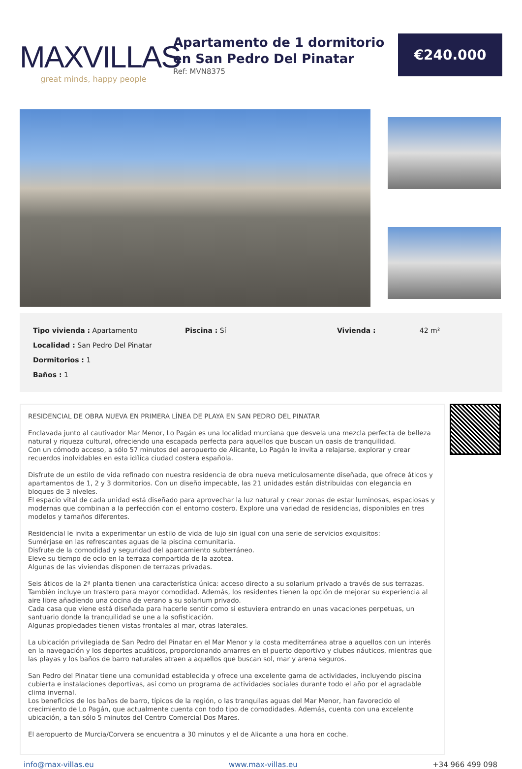MAXVILLAS
great minds, happy people
Apartamento de 1 dormitorio en San Pedro Del Pinatar
Ref: MVN8375
€240.000
| Tipo vivienda : Apartamento | Piscina : Sí | Vivienda : 42 m² |
| Localidad : San Pedro Del Pinatar | | |
| Dormitorios : 1 | | |
| Baños : 1 | | |
RESIDENCIAL DE OBRA NUEVA EN PRIMERA LÍNEA DE PLAYA EN SAN PEDRO DEL PINATAR
Enclavada junto al cautivador Mar Menor, Lo Pagán es una localidad murciana que desvela una mezcla perfecta de belleza natural y riqueza cultural, ofreciendo una escapada perfecta para aquellos que buscan un oasis de tranquilidad.
Con un cómodo acceso, a sólo 57 minutos del aeropuerto de Alicante, Lo Pagán le invita a relajarse, explorar y crear recuerdos inolvidables en esta idílica ciudad costera española.
Disfrute de un estilo de vida refinado con nuestra residencia de obra nueva meticulosamente diseñada, que ofrece áticos y apartamentos de 1, 2 y 3 dormitorios. Con un diseño impecable, las 21 unidades están distribuidas con elegancia en bloques de 3 niveles.
El espacio vital de cada unidad está diseñado para aprovechar la luz natural y crear zonas de estar luminosas, espaciosas y modernas que combinan a la perfección con el entorno costero. Explore una variedad de residencias, disponibles en tres modelos y tamaños diferentes.
Residencial le invita a experimentar un estilo de vida de lujo sin igual con una serie de servicios exquisitos:
Sumérjase en las refrescantes aguas de la piscina comunitaria.
Disfrute de la comodidad y seguridad del aparcamiento subterráneo.
Eleve su tiempo de ocio en la terraza compartida de la azotea.
Algunas de las viviendas disponen de terrazas privadas.
Seis áticos de la 2ª planta tienen una característica única: acceso directo a su solarium privado a través de sus terrazas.
También incluye un trastero para mayor comodidad. Además, los residentes tienen la opción de mejorar su experiencia al aire libre añadiendo una cocina de verano a su solarium privado.
Cada casa que viene está diseñada para hacerle sentir como si estuviera entrando en unas vacaciones perpetuas, un santuario donde la tranquilidad se une a la sofisticación.
Algunas propiedades tienen vistas frontales al mar, otras laterales.
La ubicación privilegiada de San Pedro del Pinatar en el Mar Menor y la costa mediterránea atrae a aquellos con un interés en la navegación y los deportes acuáticos, proporcionando amarres en el puerto deportivo y clubes náuticos, mientras que las playas y los baños de barro naturales atraen a aquellos que buscan sol, mar y arena seguros.
San Pedro del Pinatar tiene una comunidad establecida y ofrece una excelente gama de actividades, incluyendo piscina cubierta e instalaciones deportivas, así como un programa de actividades sociales durante todo el año por el agradable clima invernal.
Los beneficios de los baños de barro, típicos de la región, o las tranquilas aguas del Mar Menor, han favorecido el crecimiento de Lo Pagán, que actualmente cuenta con todo tipo de comodidades. Además, cuenta con una excelente ubicación, a tan sólo 5 minutos del Centro Comercial Dos Mares.
El aeropuerto de Murcia/Corvera se encuentra a 30 minutos y el de Alicante a una hora en coche.
info@max-villas.eu www.max-villas.eu +34 966 499 098